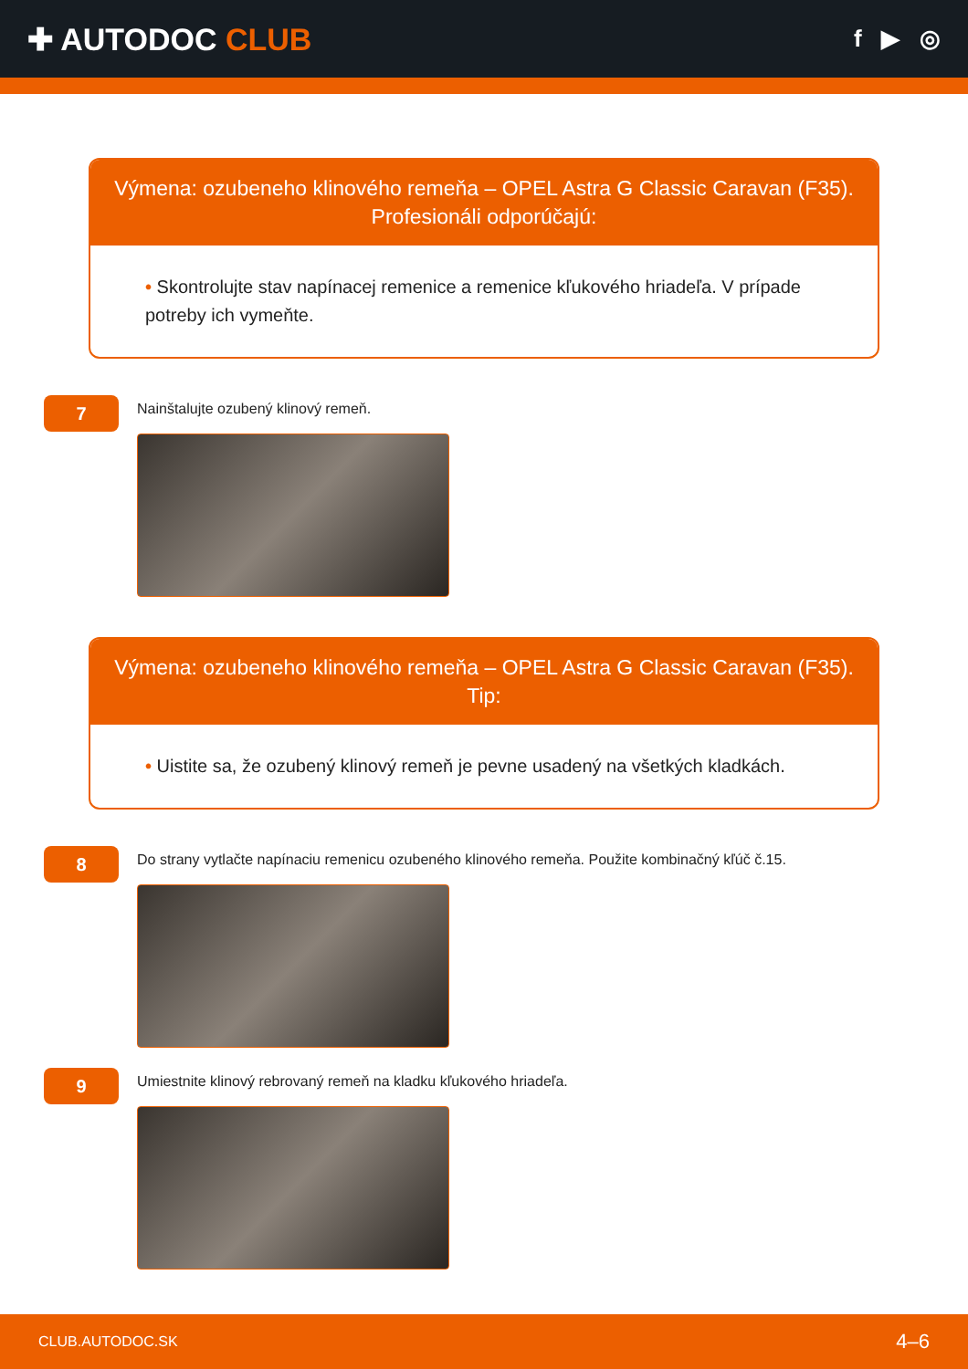✚ AUTODOC CLUB
f ▶ ◎
Výmena: ozubeneho klinového remeňa – OPEL Astra G Classic Caravan (F35).
Profesionáli odporúčajú:
• Skontrolujte stav napínacej remenice a remenice kľukového hriadeľa. V prípade potreby ich vymeňte.
7
Nainštalujte ozubený klinový remeň.
Výmena: ozubeneho klinového remeňa – OPEL Astra G Classic Caravan (F35).
Tip:
• Uistite sa, že ozubený klinový remeň je pevne usadený na všetkých kladkách.
8
Do strany vytlačte napínaciu remenicu ozubeného klinového remeňa. Použite kombinačný kľúč č.15.
9
Umiestnite klinový rebrovaný remeň na kladku kľukového hriadeľa.
CLUB.AUTODOC.SK 4–6